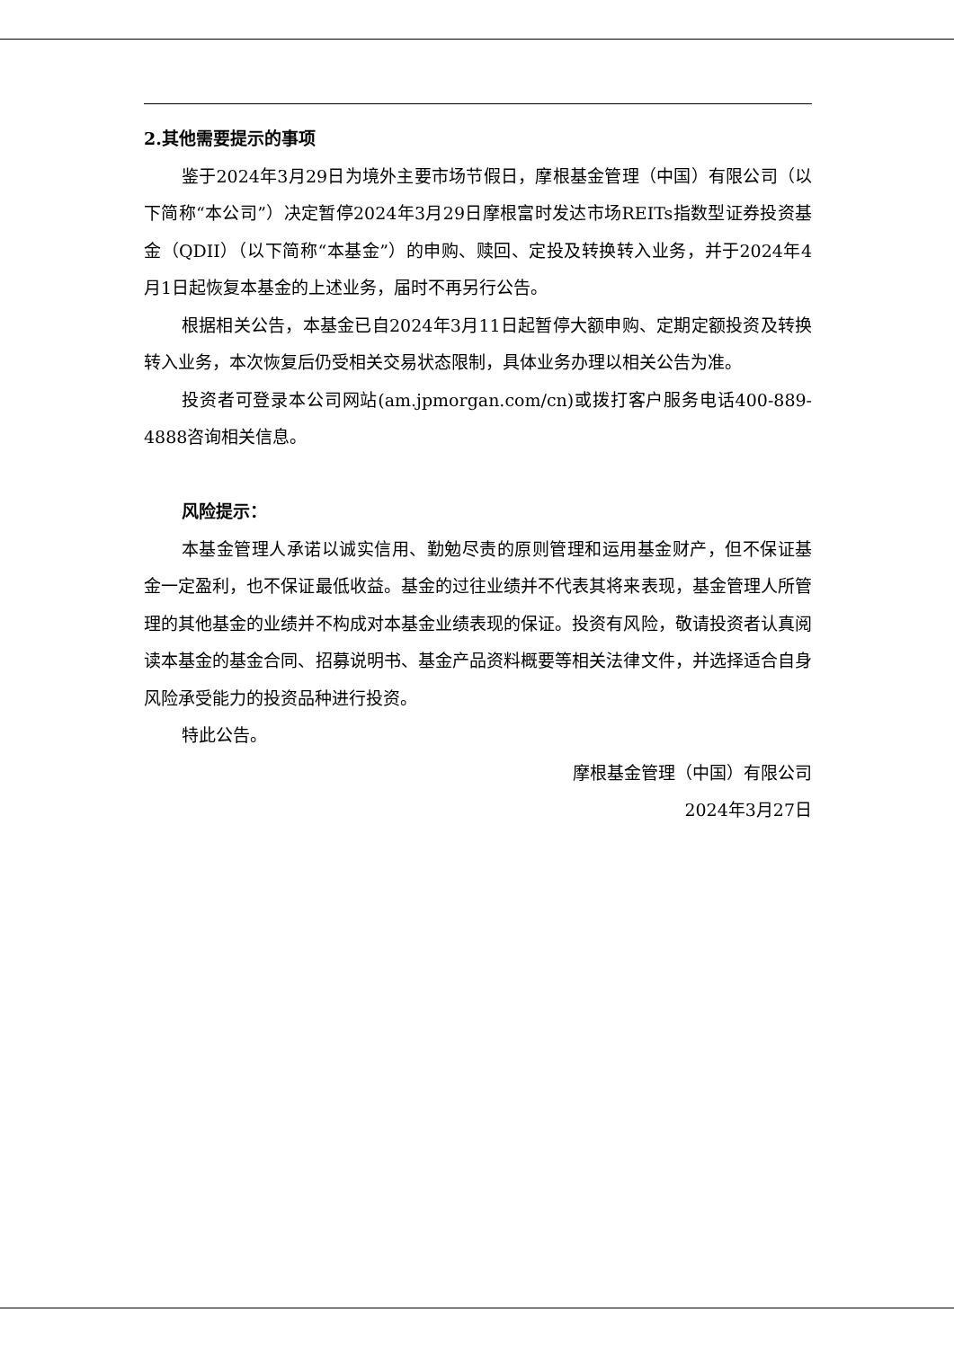2.其他需要提示的事项
鉴于2024年3月29日为境外主要市场节假日，摩根基金管理（中国）有限公司（以下简称“本公司”）决定暂停2024年3月29日摩根富时发达市场REITs指数型证券投资基金（QDII）（以下简称“本基金”）的申购、赎回、定投及转换转入业务，并于2024年4月1日起恢复本基金的上述业务，届时不再另行公告。
根据相关公告，本基金已自2024年3月11日起暂停大额申购、定期定额投资及转换转入业务，本次恢复后仍受相关交易状态限制，具体业务办理以相关公告为准。
投资者可登录本公司网站(am.jpmorgan.com/cn)或拨打客户服务电话400-889-4888咨询相关信息。
风险提示：
本基金管理人承诺以诚实信用、勤勉尽责的原则管理和运用基金财产，但不保证基金一定盈利，也不保证最低收益。基金的过往业绩并不代表其将来表现，基金管理人所管理的其他基金的业绩并不构成对本基金业绩表现的保证。投资有风险，敬请投资者认真阅读本基金的基金合同、招募说明书、基金产品资料概要等相关法律文件，并选择适合自身风险承受能力的投资品种进行投资。
特此公告。
摩根基金管理（中国）有限公司
2024年3月27日